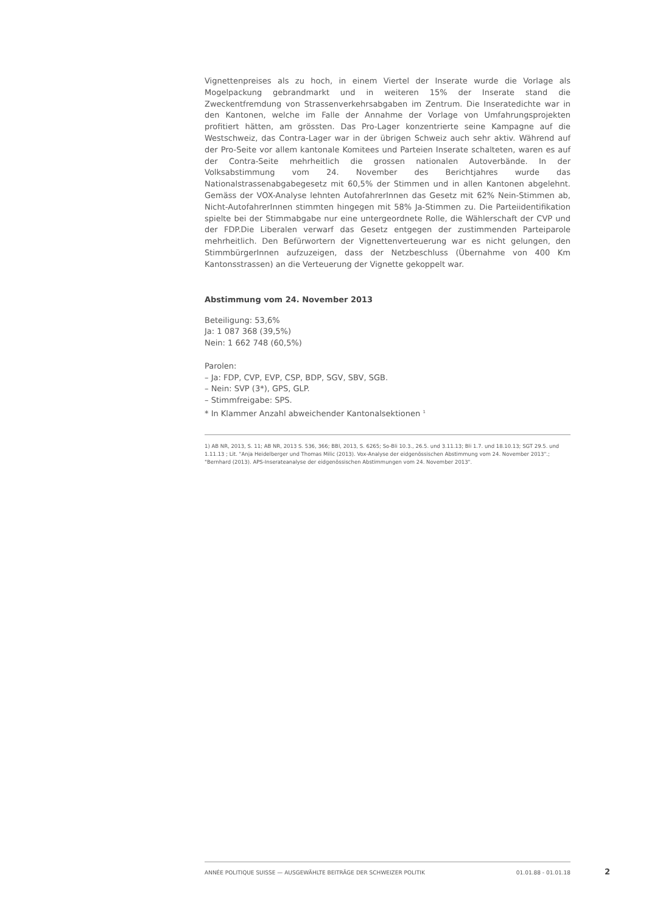Vignettenpreises als zu hoch, in einem Viertel der Inserate wurde die Vorlage als Mogelpackung gebrandmarkt und in weiteren 15% der Inserate stand die Zweckentfremdung von Strassenverkehrsabgaben im Zentrum. Die Inseratedichte war in den Kantonen, welche im Falle der Annahme der Vorlage von Umfahrungsprojekten profitiert hätten, am grössten. Das Pro-Lager konzentrierte seine Kampagne auf die Westschweiz, das Contra-Lager war in der übrigen Schweiz auch sehr aktiv. Während auf der Pro-Seite vor allem kantonale Komitees und Parteien Inserate schalteten, waren es auf der Contra-Seite mehrheitlich die grossen nationalen Autoverbände. In der Volksabstimmung vom 24. November des Berichtjahres wurde das Nationalstrassenabgabegesetz mit 60,5% der Stimmen und in allen Kantonen abgelehnt. Gemäss der VOX-Analyse lehnten AutofahrerInnen das Gesetz mit 62% Nein-Stimmen ab, Nicht-AutofahrerInnen stimmten hingegen mit 58% Ja-Stimmen zu. Die Parteiidentifikation spielte bei der Stimmabgabe nur eine untergeordnete Rolle, die Wählerschaft der CVP und der FDP.Die Liberalen verwarf das Gesetz entgegen der zustimmenden Parteiparole mehrheitlich. Den Befürwortern der Vignettenverteuerung war es nicht gelungen, den StimmbürgerInnen aufzuzeigen, dass der Netzbeschluss (Übernahme von 400 Km Kantonsstrassen) an die Verteuerung der Vignette gekoppelt war.
Abstimmung vom 24. November 2013
Beteiligung: 53,6%
Ja: 1 087 368 (39,5%)
Nein: 1 662 748 (60,5%)
Parolen:
– Ja: FDP, CVP, EVP, CSP, BDP, SGV, SBV, SGB.
– Nein: SVP (3*), GPS, GLP.
– Stimmfreigabe: SPS.
* In Klammer Anzahl abweichender Kantonalsektionen <sup>1</sup>
1) AB NR, 2013, S. 11; AB NR, 2013 S. 536, 366; BBl, 2013, S. 6265; So-Bli 10.3., 26.5. und 3.11.13; Bli 1.7. und 18.10.13; SGT 29.5. und 1.11.13 ; Lit. "Anja Heidelberger und Thomas Milic (2013). Vox-Analyse der eidgenössischen Abstimmung vom 24. November 2013".; "Bernhard (2013). APS-Inserateanalyse der eidgenössischen Abstimmungen vom 24. November 2013".
ANNÉE POLITIQUE SUISSE — AUSGEWÄHLTE BEITRÄGE DER SCHWEIZER POLITIK 01.01.88 - 01.01.18
2